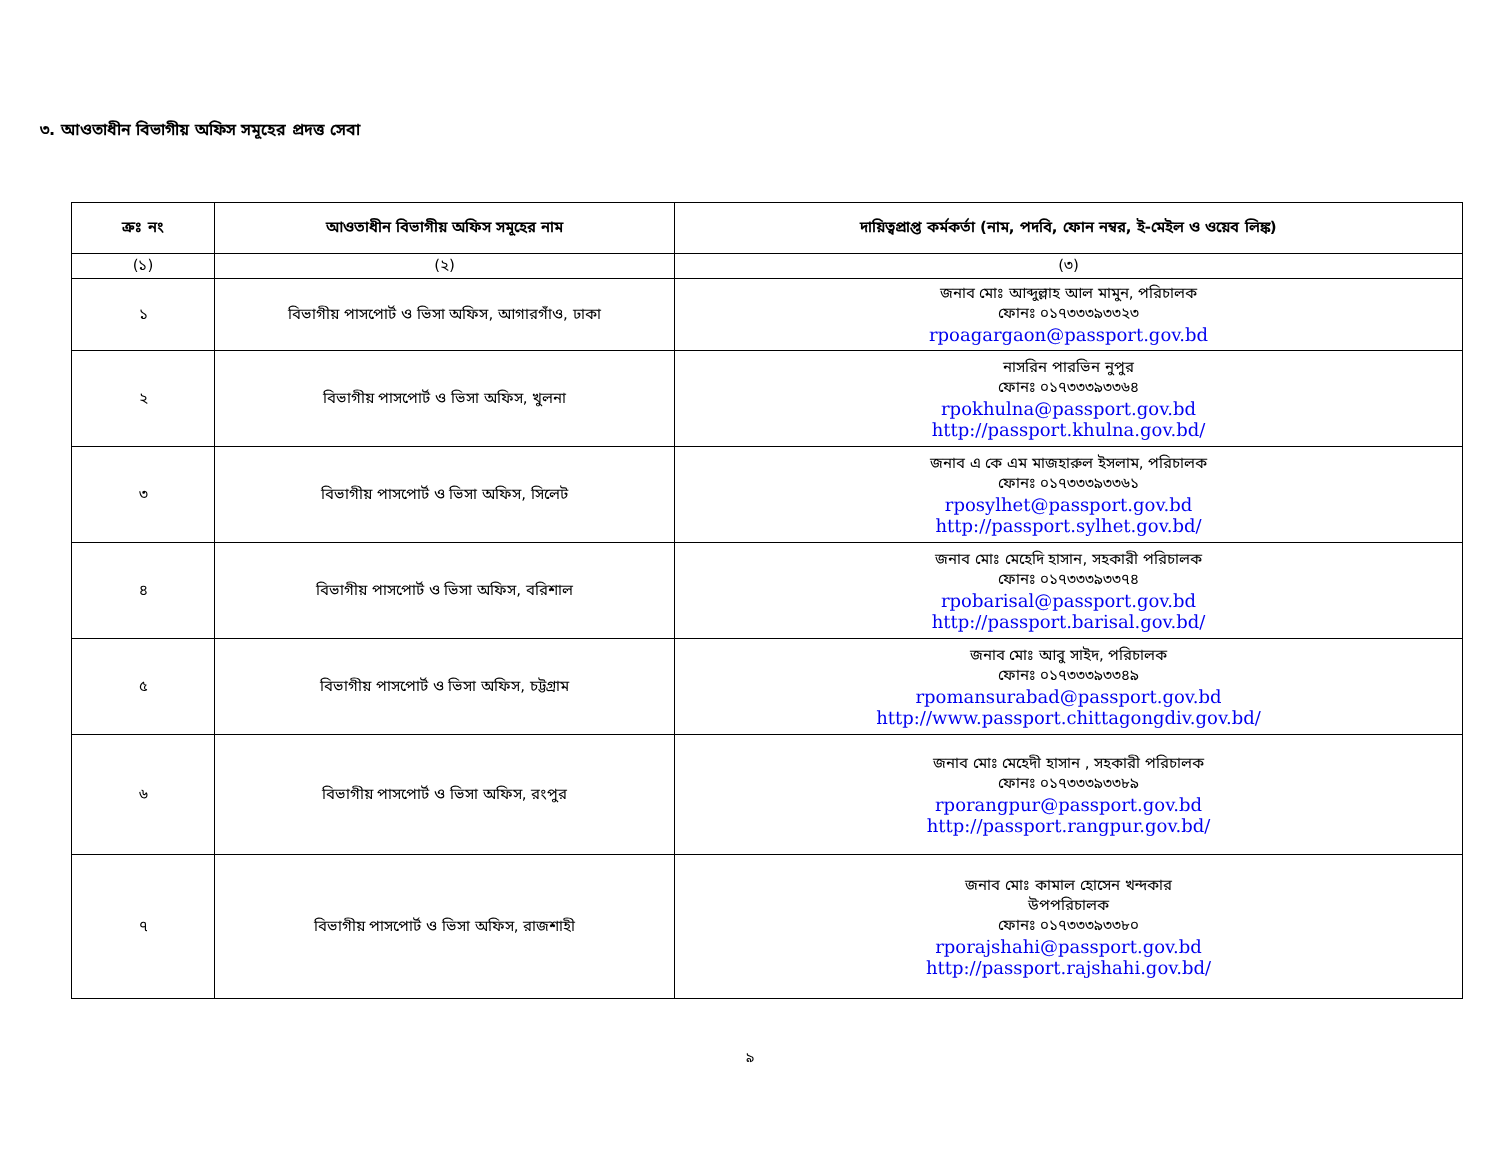৩. আওতাধীন বিভাগীয় অফিস সমূহের প্রদত্ত সেবা
| ক্রঃ নং | আওতাধীন বিভাগীয় অফিস সমূহের নাম | দায়িত্বপ্রাপ্ত কর্মকর্তা (নাম, পদবি, ফোন নম্বর, ই-মেইল ও ওয়েব লিঙ্ক) |
| --- | --- | --- |
| (১) | (২) | (৩) |
| ১ | বিভাগীয় পাসপোর্ট ও ভিসা অফিস, আগারগাঁও, ঢাকা | জনাব মোঃ আব্দুল্লাহ আল মামুন, পরিচালক ফোনঃ ০১৭৩৩৩৯৩৩২৩ rpoagargaon@passport.gov.bd |
| ২ | বিভাগীয় পাসপোর্ট ও ভিসা অফিস, খুলনা | নাসরিন পারভিন নুপুর ফোনঃ ০১৭৩৩৩৯৩৩৬৪ rpokhulna@passport.gov.bd http://passport.khulna.gov.bd/ |
| ৩ | বিভাগীয় পাসপোর্ট ও ভিসা অফিস, সিলেট | জনাব এ কে এম মাজহারুল ইসলাম, পরিচালক ফোনঃ ০১৭৩৩৩৯৩৩৬১ rposylhet@passport.gov.bd http://passport.sylhet.gov.bd/ |
| ৪ | বিভাগীয় পাসপোর্ট ও ভিসা অফিস, বরিশাল | জনাব মোঃ মেহেদি হাসান, সহকারী পরিচালক ফোনঃ ০১৭৩৩৩৯৩৩৭৪ rpobarisal@passport.gov.bd http://passport.barisal.gov.bd/ |
| ৫ | বিভাগীয় পাসপোর্ট ও ভিসা অফিস, চট্টগ্রাম | জনাব মোঃ আবু সাইদ, পরিচালক ফোনঃ ০১৭৩৩৩৯৩৩৪৯ rpomansurabad@passport.gov.bd http://www.passport.chittagongdiv.gov.bd/ |
| ৬ | বিভাগীয় পাসপোর্ট ও ভিসা অফিস, রংপুর | জনাব মোঃ মেহেদী হাসান , সহকারী পরিচালক ফোনঃ ০১৭৩৩৩৯৩৩৮৯ rporangpur@passport.gov.bd http://passport.rangpur.gov.bd/ |
| ৭ | বিভাগীয় পাসপোর্ট ও ভিসা অফিস, রাজশাহী | জনাব মোঃ কামাল হোসেন খন্দকার উপপরিচালক ফোনঃ ০১৭৩৩৩৯৩৩৮০ rporajshahi@passport.gov.bd http://passport.rajshahi.gov.bd/ |
৯